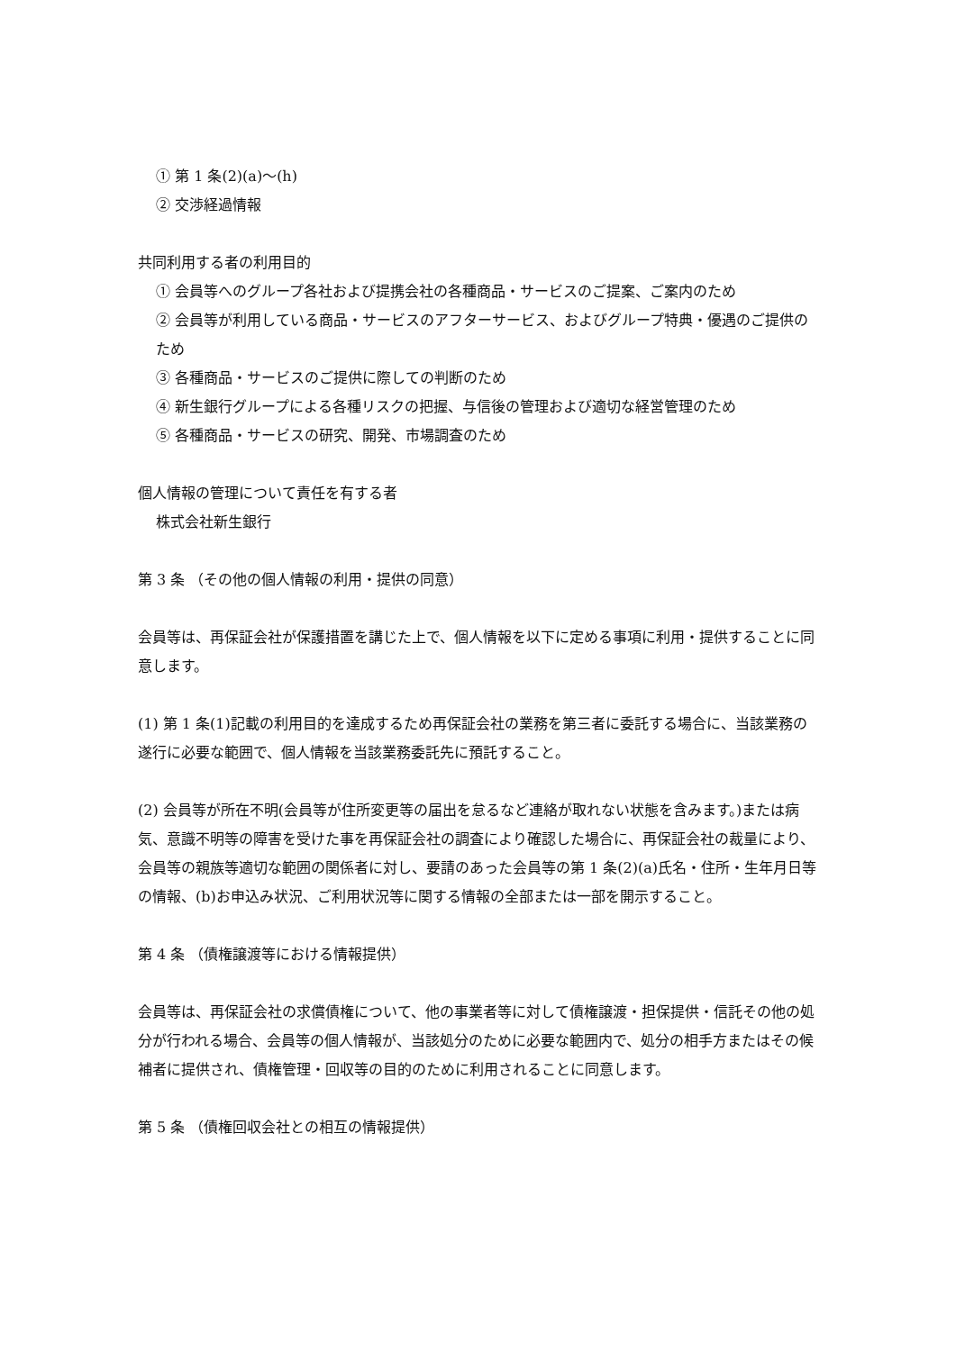① 第 1 条(2)(a)～(h)
② 交渉経過情報
共同利用する者の利用目的
① 会員等へのグループ各社および提携会社の各種商品・サービスのご提案、ご案内のため
② 会員等が利用している商品・サービスのアフターサービス、およびグループ特典・優遇のご提供のため
③ 各種商品・サービスのご提供に際しての判断のため
④ 新生銀行グループによる各種リスクの把握、与信後の管理および適切な経営管理のため
⑤ 各種商品・サービスの研究、開発、市場調査のため
個人情報の管理について責任を有する者
株式会社新生銀行
第 3 条 （その他の個人情報の利用・提供の同意）
会員等は、再保証会社が保護措置を講じた上で、個人情報を以下に定める事項に利用・提供することに同意します。
(1) 第 1 条(1)記載の利用目的を達成するため再保証会社の業務を第三者に委託する場合に、当該業務の遂行に必要な範囲で、個人情報を当該業務委託先に預託すること。
(2) 会員等が所在不明(会員等が住所変更等の届出を怠るなど連絡が取れない状態を含みます。)または病気、意識不明等の障害を受けた事を再保証会社の調査により確認した場合に、再保証会社の裁量により、会員等の親族等適切な範囲の関係者に対し、要請のあった会員等の第 1 条(2)(a)氏名・住所・生年月日等の情報、(b)お申込み状況、ご利用状況等に関する情報の全部または一部を開示すること。
第 4 条 （債権譲渡等における情報提供）
会員等は、再保証会社の求償債権について、他の事業者等に対して債権譲渡・担保提供・信託その他の処分が行われる場合、会員等の個人情報が、当該処分のために必要な範囲内で、処分の相手方またはその候補者に提供され、債権管理・回収等の目的のために利用されることに同意します。
第 5 条 （債権回収会社との相互の情報提供）